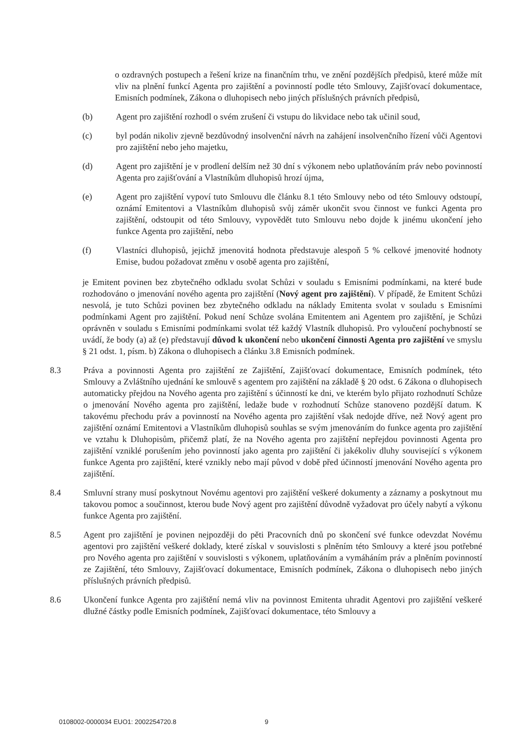o ozdravných postupech a řešení krize na finančním trhu, ve znění pozdějších předpisů, které může mít vliv na plnění funkcí Agenta pro zajištění a povinností podle této Smlouvy, Zajišťovací dokumentace, Emisních podmínek, Zákona o dluhopisech nebo jiných příslušných právních předpisů,
(b) Agent pro zajištění rozhodl o svém zrušení či vstupu do likvidace nebo tak učinil soud,
(c) byl podán nikoliv zjevně bezdůvodný insolvenční návrh na zahájení insolvenčního řízení vůči Agentovi pro zajištění nebo jeho majetku,
(d) Agent pro zajištění je v prodlení delším než 30 dní s výkonem nebo uplatňováním práv nebo povinností Agenta pro zajišťování a Vlastníkům dluhopisů hrozí újma,
(e) Agent pro zajištění vypoví tuto Smlouvu dle článku 8.1 této Smlouvy nebo od této Smlouvy odstoupí, oznámí Emitentovi a Vlastníkům dluhopisů svůj záměr ukončit svou činnost ve funkci Agenta pro zajištění, odstoupit od této Smlouvy, vypovědět tuto Smlouvu nebo dojde k jinému ukončení jeho funkce Agenta pro zajištění, nebo
(f) Vlastníci dluhopisů, jejichž jmenovitá hodnota představuje alespoň 5 % celkové jmenovité hodnoty Emise, budou požadovat změnu v osobě agenta pro zajištění,
je Emitent povinen bez zbytečného odkladu svolat Schůzi v souladu s Emisními podmínkami, na které bude rozhodováno o jmenování nového agenta pro zajištění (Nový agent pro zajištění). V případě, že Emitent Schůzi nesvolá, je tuto Schůzi povinen bez zbytečného odkladu na náklady Emitenta svolat v souladu s Emisními podmínkami Agent pro zajištění. Pokud není Schůze svolána Emitentem ani Agentem pro zajištění, je Schůzi oprávněn v souladu s Emisními podmínkami svolat též každý Vlastník dluhopisů. Pro vyloučení pochybností se uvádí, že body (a) až (e) představují důvod k ukončení nebo ukončení činnosti Agenta pro zajištění ve smyslu § 21 odst. 1, písm. b) Zákona o dluhopisech a článku 3.8 Emisních podmínek.
8.3 Práva a povinnosti Agenta pro zajištění ze Zajištění, Zajišťovací dokumentace, Emisních podmínek, této Smlouvy a Zvláštního ujednání ke smlouvě s agentem pro zajištění na základě § 20 odst. 6 Zákona o dluhopisech automaticky přejdou na Nového agenta pro zajištění s účinností ke dni, ve kterém bylo přijato rozhodnutí Schůze o jmenování Nového agenta pro zajištění, ledaže bude v rozhodnutí Schůze stanoveno pozdější datum. K takovému přechodu práv a povinností na Nového agenta pro zajištění však nedojde dříve, než Nový agent pro zajištění oznámí Emitentovi a Vlastníkům dluhopisů souhlas se svým jmenováním do funkce agenta pro zajištění ve vztahu k Dluhopisům, přičemž platí, že na Nového agenta pro zajištění nepřejdou povinnosti Agenta pro zajištění vzniklé porušením jeho povinností jako agenta pro zajištění či jakékoliv dluhy související s výkonem funkce Agenta pro zajištění, které vznikly nebo mají původ v době před účinností jmenování Nového agenta pro zajištění.
8.4 Smluvní strany musí poskytnout Novému agentovi pro zajištění veškeré dokumenty a záznamy a poskytnout mu takovou pomoc a součinnost, kterou bude Nový agent pro zajištění důvodně vyžadovat pro účely nabytí a výkonu funkce Agenta pro zajištění.
8.5 Agent pro zajištění je povinen nejpozději do pěti Pracovních dnů po skončení své funkce odevzdat Novému agentovi pro zajištění veškeré doklady, které získal v souvislosti s plněním této Smlouvy a které jsou potřebné pro Nového agenta pro zajištění v souvislosti s výkonem, uplatňováním a vymáháním práv a plněním povinností ze Zajištění, této Smlouvy, Zajišťovací dokumentace, Emisních podmínek, Zákona o dluhopisech nebo jiných příslušných právních předpisů.
8.6 Ukončení funkce Agenta pro zajištění nemá vliv na povinnost Emitenta uhradit Agentovi pro zajištění veškeré dlužné částky podle Emisních podmínek, Zajišťovací dokumentace, této Smlouvy a
0108002-0000034 EUO1: 2002254720.8
9